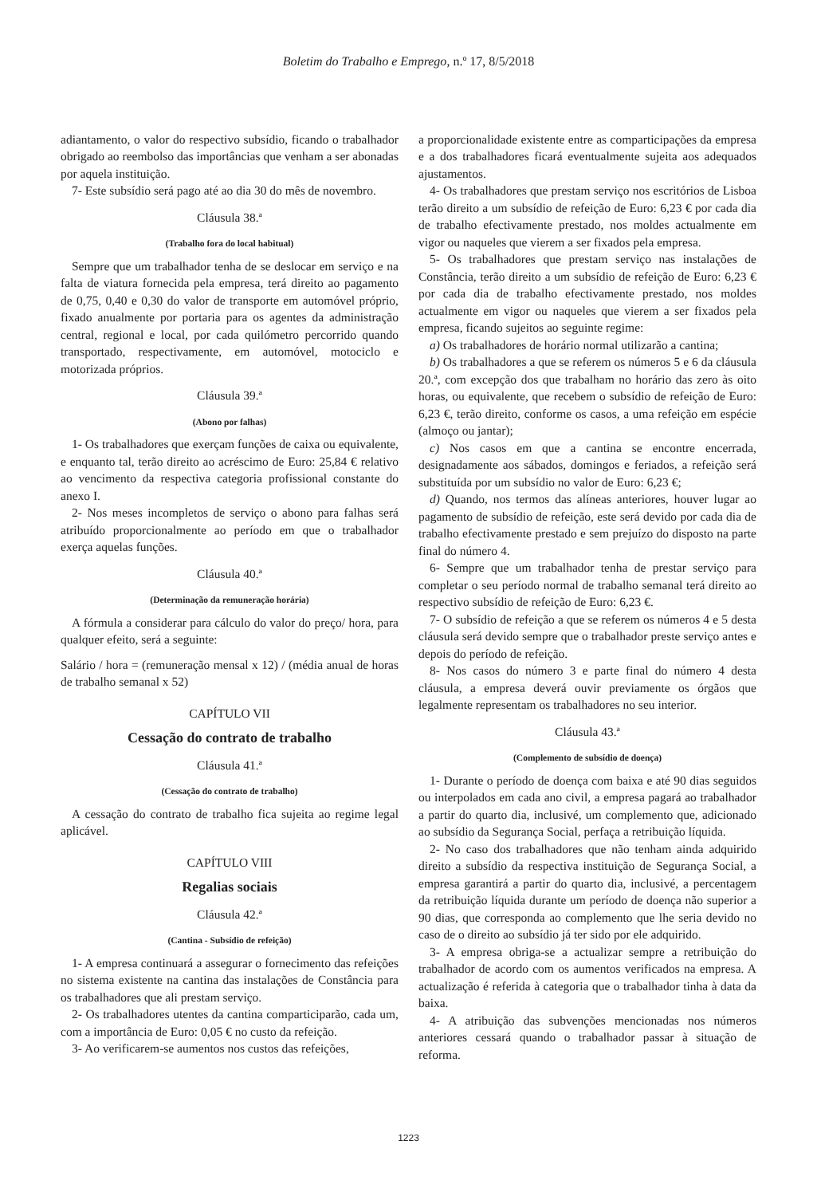Boletim do Trabalho e Emprego, n.º 17, 8/5/2018
adiantamento, o valor do respectivo subsídio, ficando o trabalhador obrigado ao reembolso das importâncias que venham a ser abonadas por aquela instituição.
7- Este subsídio será pago até ao dia 30 do mês de novembro.
Cláusula 38.ª
(Trabalho fora do local habitual)
Sempre que um trabalhador tenha de se deslocar em serviço e na falta de viatura fornecida pela empresa, terá direito ao pagamento de 0,75, 0,40 e 0,30 do valor de transporte em automóvel próprio, fixado anualmente por portaria para os agentes da administração central, regional e local, por cada quilómetro percorrido quando transportado, respectivamente, em automóvel, motociclo e motorizada próprios.
Cláusula 39.ª
(Abono por falhas)
1- Os trabalhadores que exerçam funções de caixa ou equivalente, e enquanto tal, terão direito ao acréscimo de Euro: 25,84 € relativo ao vencimento da respectiva categoria profissional constante do anexo I.
2- Nos meses incompletos de serviço o abono para falhas será atribuído proporcionalmente ao período em que o trabalhador exerça aquelas funções.
Cláusula 40.ª
(Determinação da remuneração horária)
A fórmula a considerar para cálculo do valor do preço/ hora, para qualquer efeito, será a seguinte:
Salário / hora = (remuneração mensal x 12) / (média anual de horas de trabalho semanal x 52)
CAPÍTULO VII
Cessação do contrato de trabalho
Cláusula 41.ª
(Cessação do contrato de trabalho)
A cessação do contrato de trabalho fica sujeita ao regime legal aplicável.
CAPÍTULO VIII
Regalias sociais
Cláusula 42.ª
(Cantina - Subsídio de refeição)
1- A empresa continuará a assegurar o fornecimento das refeições no sistema existente na cantina das instalações de Constância para os trabalhadores que ali prestam serviço.
2- Os trabalhadores utentes da cantina comparticiparão, cada um, com a importância de Euro: 0,05 € no custo da refeição.
3- Ao verificarem-se aumentos nos custos das refeições,
a proporcionalidade existente entre as comparticipações da empresa e a dos trabalhadores ficará eventualmente sujeita aos adequados ajustamentos.
4- Os trabalhadores que prestam serviço nos escritórios de Lisboa terão direito a um subsídio de refeição de Euro: 6,23 € por cada dia de trabalho efectivamente prestado, nos moldes actualmente em vigor ou naqueles que vierem a ser fixados pela empresa.
5- Os trabalhadores que prestam serviço nas instalações de Constância, terão direito a um subsídio de refeição de Euro: 6,23 € por cada dia de trabalho efectivamente prestado, nos moldes actualmente em vigor ou naqueles que vierem a ser fixados pela empresa, ficando sujeitos ao seguinte regime:
a) Os trabalhadores de horário normal utilizarão a cantina;
b) Os trabalhadores a que se referem os números 5 e 6 da cláusula 20.ª, com excepção dos que trabalham no horário das zero às oito horas, ou equivalente, que recebem o subsídio de refeição de Euro: 6,23 €, terão direito, conforme os casos, a uma refeição em espécie (almoço ou jantar);
c) Nos casos em que a cantina se encontre encerrada, designadamente aos sábados, domingos e feriados, a refeição será substituída por um subsídio no valor de Euro: 6,23 €;
d) Quando, nos termos das alíneas anteriores, houver lugar ao pagamento de subsídio de refeição, este será devido por cada dia de trabalho efectivamente prestado e sem prejuízo do disposto na parte final do número 4.
6- Sempre que um trabalhador tenha de prestar serviço para completar o seu período normal de trabalho semanal terá direito ao respectivo subsídio de refeição de Euro: 6,23 €.
7- O subsídio de refeição a que se referem os números 4 e 5 desta cláusula será devido sempre que o trabalhador preste serviço antes e depois do período de refeição.
8- Nos casos do número 3 e parte final do número 4 desta cláusula, a empresa deverá ouvir previamente os órgãos que legalmente representam os trabalhadores no seu interior.
Cláusula 43.ª
(Complemento de subsídio de doença)
1- Durante o período de doença com baixa e até 90 dias seguidos ou interpolados em cada ano civil, a empresa pagará ao trabalhador a partir do quarto dia, inclusivé, um complemento que, adicionado ao subsídio da Segurança Social, perfaça a retribuição líquida.
2- No caso dos trabalhadores que não tenham ainda adquirido direito a subsídio da respectiva instituição de Segurança Social, a empresa garantirá a partir do quarto dia, inclusivé, a percentagem da retribuição líquida durante um período de doença não superior a 90 dias, que corresponda ao complemento que lhe seria devido no caso de o direito ao subsídio já ter sido por ele adquirido.
3- A empresa obriga-se a actualizar sempre a retribuição do trabalhador de acordo com os aumentos verificados na empresa. A actualização é referida à categoria que o trabalhador tinha à data da baixa.
4- A atribuição das subvenções mencionadas nos números anteriores cessará quando o trabalhador passar à situação de reforma.
1223